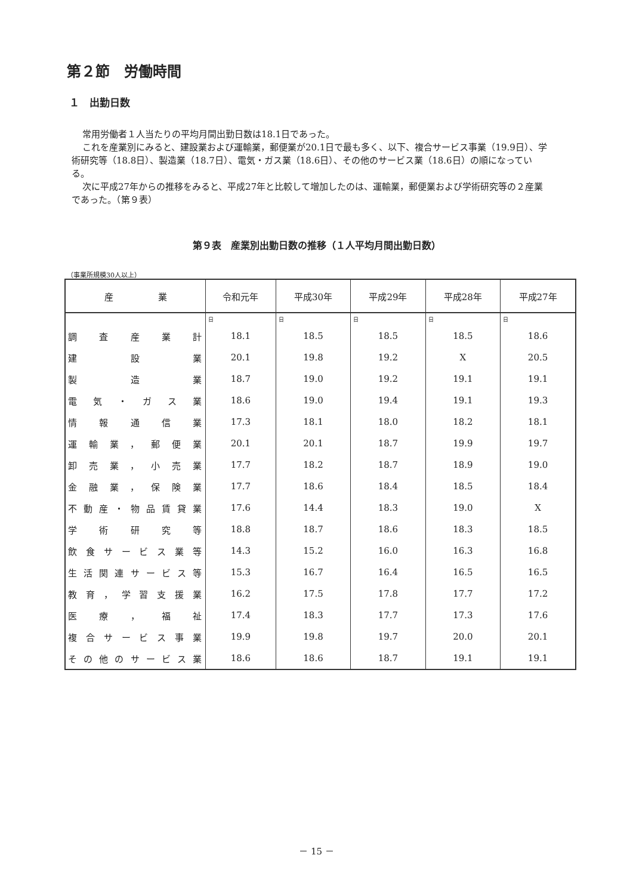第２節　労働時間
１　出勤日数
常用労働者１人当たりの平均月間出勤日数は18.1日であった。
これを産業別にみると、建設業および運輸業，郵便業が20.1日で最も多く、以下、複合サービス事業（19.9日）、学術研究等（18.8日）、製造業（18.7日）、電気・ガス業（18.6日）、その他のサービス業（18.6日）の順になっている。
次に平成27年からの推移をみると、平成27年と比較して増加したのは、運輸業，郵便業および学術研究等の２産業であった。（第９表）
第９表　産業別出勤日数の推移（１人平均月間出勤日数）
（事業所規模30人以上）
| 産 業 | 令和元年 | 平成30年 | 平成29年 | 平成28年 | 平成27年 |
| --- | --- | --- | --- | --- | --- |
| | 日 | 日 | 日 | 日 | 日 |
| 調査産業計 | 18.1 | 18.5 | 18.5 | 18.5 | 18.6 |
| 建設業 | 20.1 | 19.8 | 19.2 | X | 20.5 |
| 製造業 | 18.7 | 19.0 | 19.2 | 19.1 | 19.1 |
| 電気・ガス業 | 18.6 | 19.0 | 19.4 | 19.1 | 19.3 |
| 情報通信業 | 17.3 | 18.1 | 18.0 | 18.2 | 18.1 |
| 運輸業，郵便業 | 20.1 | 20.1 | 18.7 | 19.9 | 19.7 |
| 卸売業，小売業 | 17.7 | 18.2 | 18.7 | 18.9 | 19.0 |
| 金融業，保険業 | 17.7 | 18.6 | 18.4 | 18.5 | 18.4 |
| 不動産・物品賃貸業 | 17.6 | 14.4 | 18.3 | 19.0 | X |
| 学術研究等 | 18.8 | 18.7 | 18.6 | 18.3 | 18.5 |
| 飲食サービス業等 | 14.3 | 15.2 | 16.0 | 16.3 | 16.8 |
| 生活関連サービス等 | 15.3 | 16.7 | 16.4 | 16.5 | 16.5 |
| 教育，学習支援業 | 16.2 | 17.5 | 17.8 | 17.7 | 17.2 |
| 医療，福祉 | 17.4 | 18.3 | 17.7 | 17.3 | 17.6 |
| 複合サービス事業 | 19.9 | 19.8 | 19.7 | 20.0 | 20.1 |
| その他のサービス業 | 18.6 | 18.6 | 18.7 | 19.1 | 19.1 |
－ 15 －